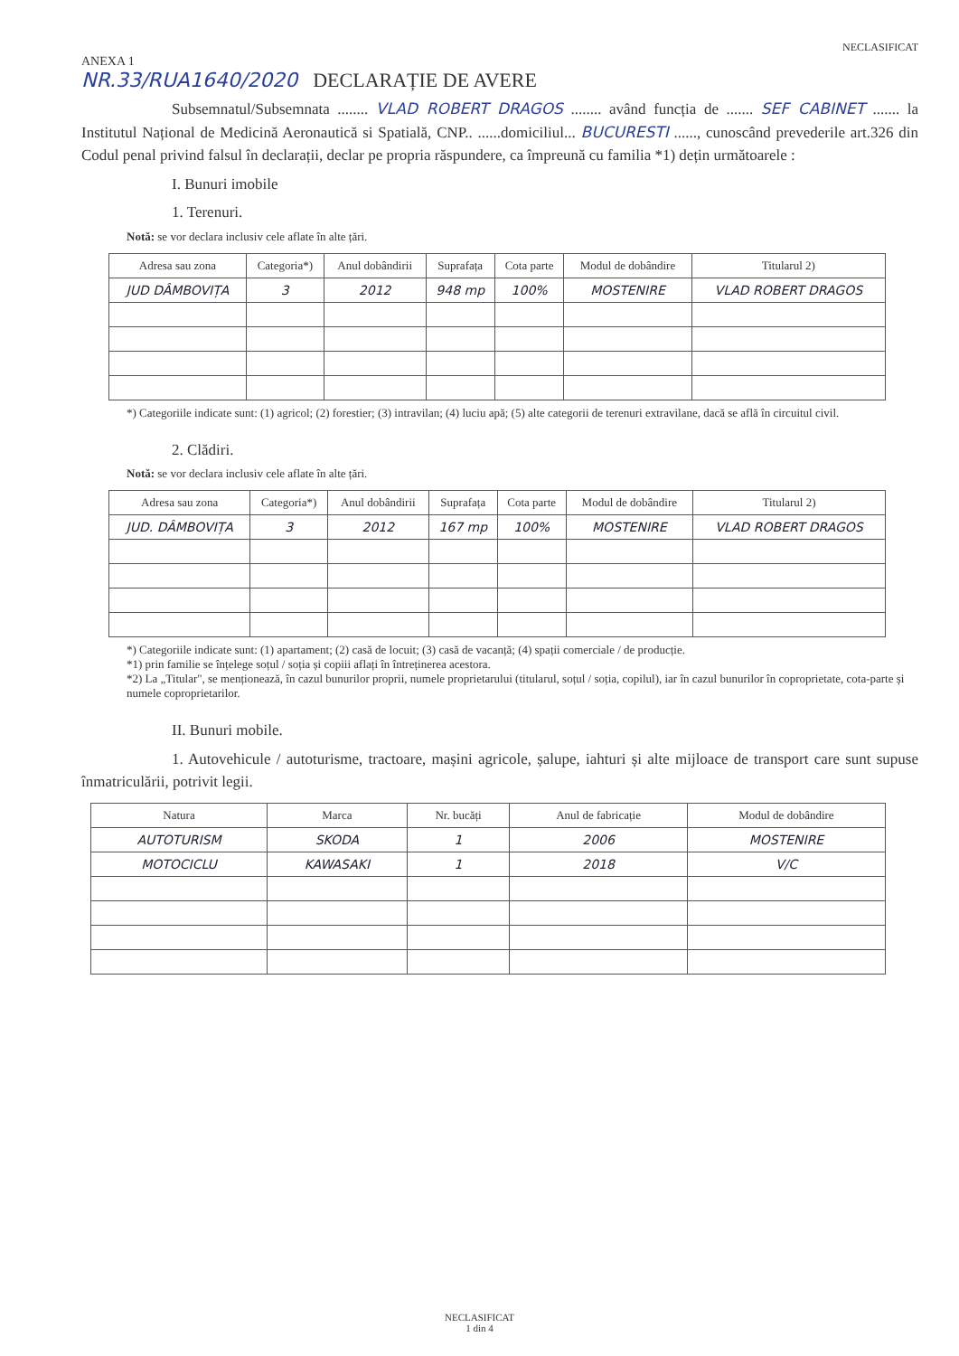NECLASIFICAT
ANEXA 1
NR.33/RUA1640/2020 DECLARAȚIE DE AVERE
Subsemnatul/Subsemnata ........ VLAD ROBERT DRAGOS ........ având funcția de ....... SEF CABINET ....... la Institutul Național de Medicină Aeronautică si Spatială, CNP.. ......domiciliul... BUCURESTI ......, cunoscând prevederile art.326 din Codul penal privind falsul în declarații, declar pe propria răspundere, ca împreună cu familia *1) dețin următoarele :
I. Bunuri imobile
1. Terenuri.
Notă: se vor declara inclusiv cele aflate în alte țări.
| Adresa sau zona | Categoria*) | Anul dobândirii | Suprafața | Cota parte | Modul de dobândire | Titularul 2) |
| --- | --- | --- | --- | --- | --- | --- |
| JUD DÂMBOVIȚA | 3 | 2012 | 948 mp | 100% | MOSTENIRE | VLAD ROBERT DRAGOS |
*) Categoriile indicate sunt: (1) agricol; (2) forestier; (3) intravilan; (4) luciu apă; (5) alte categorii de terenuri extravilane, dacă se află în circuitul civil.
2. Clădiri.
Notă: se vor declara inclusiv cele aflate în alte țări.
| Adresa sau zona | Categoria*) | Anul dobândirii | Suprafața | Cota parte | Modul de dobândire | Titularul 2) |
| --- | --- | --- | --- | --- | --- | --- |
| JUD. DÂMBOVIȚA | 3 | 2012 | 167 mp | 100% | MOSTENIRE | VLAD ROBERT DRAGOS |
*) Categoriile indicate sunt: (1) apartament; (2) casă de locuit; (3) casă de vacanță; (4) spații comerciale / de producție.
*1) prin familie se înțelege soțul / soția și copiii aflați în întreținerea acestora.
*2) La „Titular", se menționează, în cazul bunurilor proprii, numele proprietarului (titularul, soțul / soția, copilul), iar în cazul bunurilor în coproprietate, cota-parte și numele coproprietarilor.
II. Bunuri mobile.
1. Autovehicule / autoturisme, tractoare, mașini agricole, șalupe, iahturi și alte mijloace de transport care sunt supuse înmatriculării, potrivit legii.
| Natura | Marca | Nr. bucăți | Anul de fabricație | Modul de dobândire |
| --- | --- | --- | --- | --- |
| AUTOTURISM | SKODA | 1 | 2006 | MOSTENIRE |
| MOTOCICLU | KAWASAKI | 1 | 2018 | V/C |
NECLASIFICAT
1 din 4